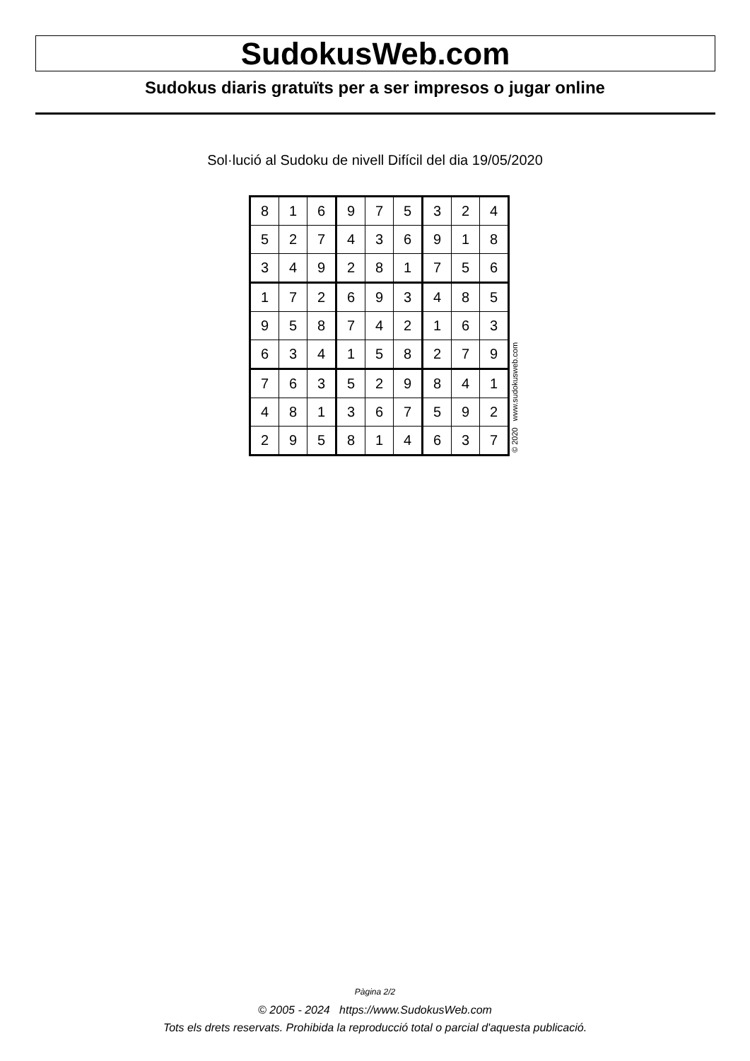SudokusWeb.com
Sudokus diaris gratuïts per a ser impresos o jugar online
Sol·lució al Sudoku de nivell Difícil del dia 19/05/2020
| 8 | 1 | 6 | 9 | 7 | 5 | 3 | 2 | 4 |
| 5 | 2 | 7 | 4 | 3 | 6 | 9 | 1 | 8 |
| 3 | 4 | 9 | 2 | 8 | 1 | 7 | 5 | 6 |
| 1 | 7 | 2 | 6 | 9 | 3 | 4 | 8 | 5 |
| 9 | 5 | 8 | 7 | 4 | 2 | 1 | 6 | 3 |
| 6 | 3 | 4 | 1 | 5 | 8 | 2 | 7 | 9 |
| 7 | 6 | 3 | 5 | 2 | 9 | 8 | 4 | 1 |
| 4 | 8 | 1 | 3 | 6 | 7 | 5 | 9 | 2 |
| 2 | 9 | 5 | 8 | 1 | 4 | 6 | 3 | 7 |
© 2020 www.sudokusweb.com
Pàgina 2/2
© 2005 - 2024 https://www.SudokusWeb.com
Tots els drets reservats. Prohibida la reproducció total o parcial d'aquesta publicació.